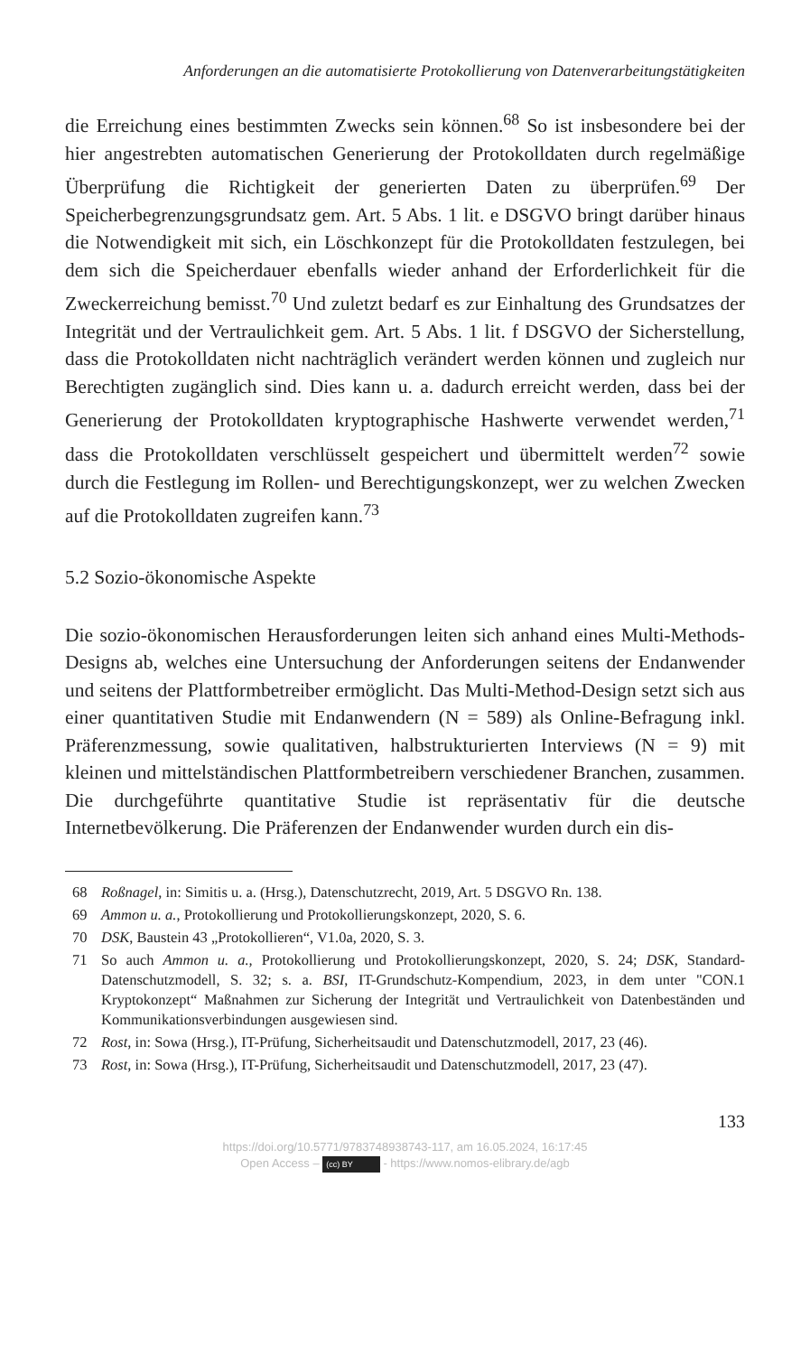Anforderungen an die automatisierte Protokollierung von Datenverarbeitungstätigkeiten
die Erreichung eines bestimmten Zwecks sein können.<sup>68</sup> So ist insbesondere bei der hier angestrebten automatischen Generierung der Protokolldaten durch regelmäßige Überprüfung die Richtigkeit der generierten Daten zu überprüfen.<sup>69</sup> Der Speicherbegrenzungsgrundsatz gem. Art. 5 Abs. 1 lit. e DSGVO bringt darüber hinaus die Notwendigkeit mit sich, ein Löschkonzept für die Protokolldaten festzulegen, bei dem sich die Speicherdauer ebenfalls wieder anhand der Erforderlichkeit für die Zweckerreichung bemisst.<sup>70</sup> Und zuletzt bedarf es zur Einhaltung des Grundsatzes der Integrität und der Vertraulichkeit gem. Art. 5 Abs. 1 lit. f DSGVO der Sicherstellung, dass die Protokolldaten nicht nachträglich verändert werden können und zugleich nur Berechtigten zugänglich sind. Dies kann u. a. dadurch erreicht werden, dass bei der Generierung der Protokolldaten kryptographische Hashwerte verwendet werden,<sup>71</sup> dass die Protokolldaten verschlüsselt gespeichert und übermittelt werden<sup>72</sup> sowie durch die Festlegung im Rollen- und Berechtigungskonzept, wer zu welchen Zwecken auf die Protokolldaten zugreifen kann.<sup>73</sup>
5.2 Sozio-ökonomische Aspekte
Die sozio-ökonomischen Herausforderungen leiten sich anhand eines Multi-Methods-Designs ab, welches eine Untersuchung der Anforderungen seitens der Endanwender und seitens der Plattformbetreiber ermöglicht. Das Multi-Method-Design setzt sich aus einer quantitativen Studie mit Endanwendern (N = 589) als Online-Befragung inkl. Präferenzmessung, sowie qualitativen, halbstrukturierten Interviews (N = 9) mit kleinen und mittelständischen Plattformbetreibern verschiedener Branchen, zusammen. Die durchgeführte quantitative Studie ist repräsentativ für die deutsche Internetbevölkerung. Die Präferenzen der Endanwender wurden durch ein dis-
68 Roßnagel, in: Simitis u. a. (Hrsg.), Datenschutzrecht, 2019, Art. 5 DSGVO Rn. 138.
69 Ammon u. a., Protokollierung und Protokollierungskonzept, 2020, S. 6.
70 DSK, Baustein 43 „Protokollieren“, V1.0a, 2020, S. 3.
71 So auch Ammon u. a., Protokollierung und Protokollierungskonzept, 2020, S. 24; DSK, Standard-Datenschutzmodell, S. 32; s. a. BSI, IT-Grundschutz-Kompendium, 2023, in dem unter "CON.1 Kryptokonzept“ Maßnahmen zur Sicherung der Integrität und Vertraulichkeit von Datenbeständen und Kommunikationsverbindungen ausgewiesen sind.
72 Rost, in: Sowa (Hrsg.), IT-Prüfung, Sicherheitsaudit und Datenschutzmodell, 2017, 23 (46).
73 Rost, in: Sowa (Hrsg.), IT-Prüfung, Sicherheitsaudit und Datenschutzmodell, 2017, 23 (47).
133
https://doi.org/10.5771/9783748938743-117, am 16.05.2024, 16:17:45
Open Access – (cc) BY - https://www.nomos-elibrary.de/agb